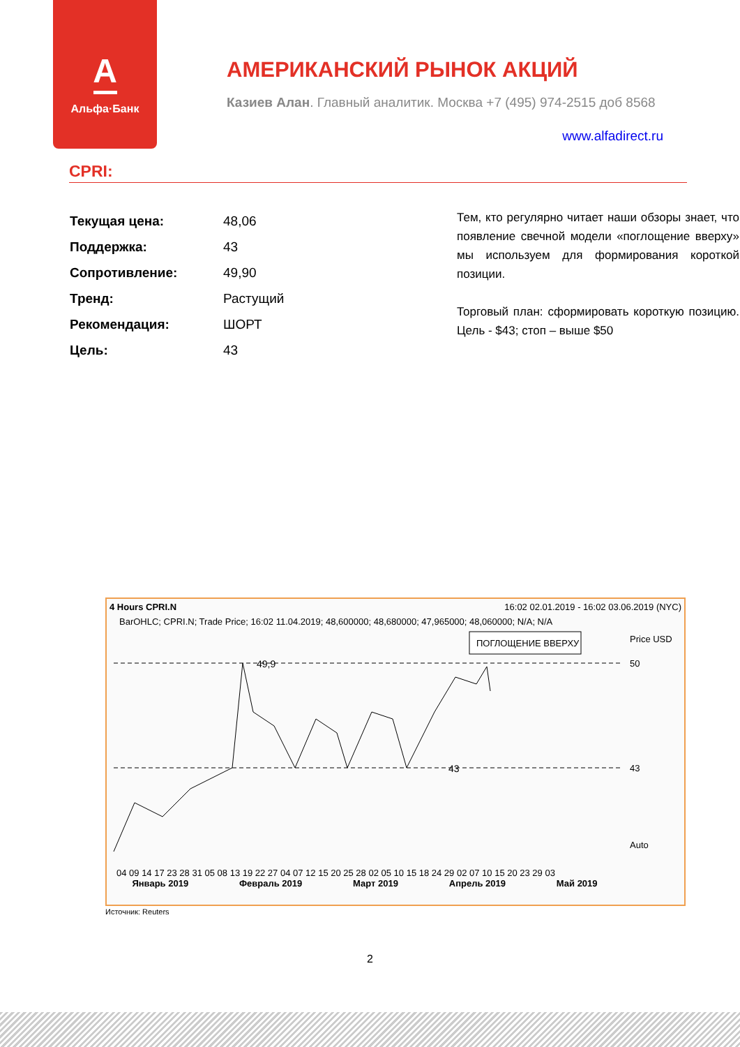A
Альфа·Банк
АМЕРИКАНСКИЙ РЫНОК АКЦИЙ
Казиев Алан. Главный аналитик. Москва +7 (495) 974-2515 доб 8568
www.alfadirect.ru
CPRI:
| Текущая цена: | 48,06 |
| Поддержка: | 43 |
| Сопротивление: | 49,90 |
| Тренд: | Растущий |
| Рекомендация: | ШОРТ |
| Цель: | 43 |
Тем, кто регулярно читает наши обзоры знает, что появление свечной модели «поглощение вверху» мы используем для формирования короткой позиции.
Торговый план: сформировать короткую позицию. Цель - $43; стоп – выше $50
4 Hours CPRI.N 16:02 02.01.2019 - 16:02 03.06.2019 (NYC)
BarOHLC; CPRI.N; Trade Price; 16:02 11.04.2019; 48,600000; 48,680000; 47,965000; 48,060000; N/A; N/A
49,9
43
ПОГЛОЩЕНИЕ ВВЕРХУ
Price USD
50
43
Auto
04 09 14 17 23 28 31 05 08 13 19 22 27 04 07 12 15 20 25 28 02 05 10 15 18 24 29 02 07 10 15 20 23 29 03
Январь 2019 Февраль 2019 Март 2019 Апрель 2019 Май 2019
Источник: Reuters
2